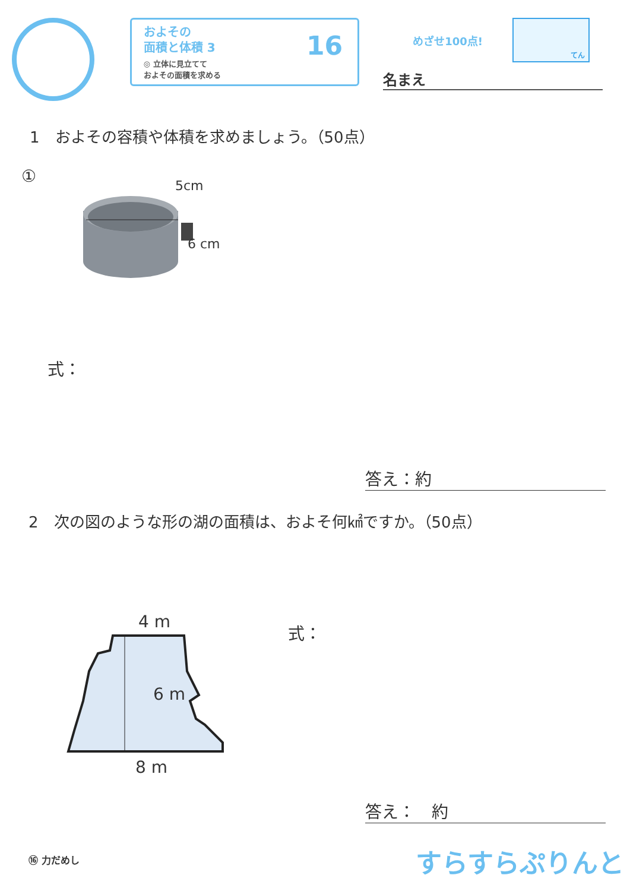およその
面積と体積 3
◎ 立体に見立てて
およその面積を求める
16
めざせ100点!
てん
名まえ
1　およその容積や体積を求めましょう。（50点）
① 5cm
6 cm
式：
答え：約
2　次の図のような形の湖の面積は、およそ何㎢ですか。（50点）
4 m
6 m
8 m
式：
答え：　約
⑯ 力だめし すらすらぷりんと